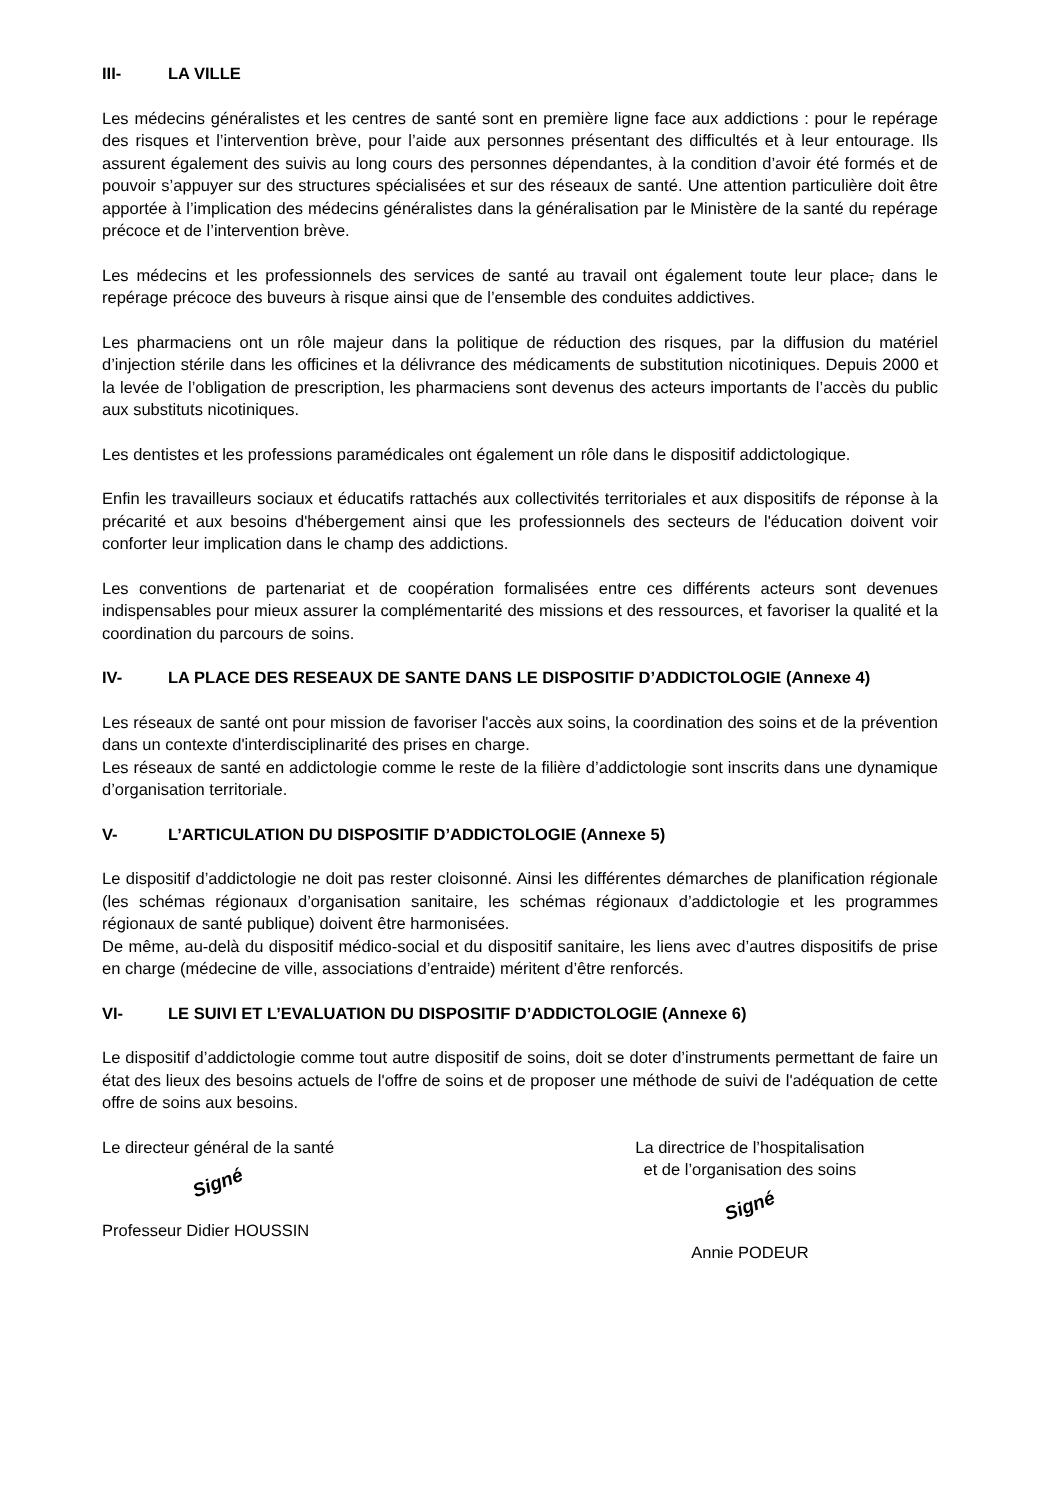III- LA VILLE
Les médecins généralistes et les centres de santé sont en première ligne face aux addictions : pour le repérage des risques et l’intervention brève, pour l’aide aux personnes présentant des difficultés et à leur entourage. Ils assurent également des suivis au long cours des personnes dépendantes, à la condition d’avoir été formés et de pouvoir s’appuyer sur des structures spécialisées et sur des réseaux de santé. Une attention particulière doit être apportée à l’implication des médecins généralistes dans la généralisation par le Ministère de la santé du repérage précoce et de l’intervention brève.
Les médecins et les professionnels des services de santé au travail ont également toute leur place, dans le repérage précoce des buveurs à risque ainsi que de l’ensemble des conduites addictives.
Les pharmaciens ont un rôle majeur dans la politique de réduction des risques, par la diffusion du matériel d’injection stérile dans les officines et la délivrance des médicaments de substitution nicotiniques. Depuis 2000 et la levée de l’obligation de prescription, les pharmaciens sont devenus des acteurs importants de l’accès du public aux substituts nicotiniques.
Les dentistes et les professions paramédicales ont également un rôle dans le dispositif addictologique.
Enfin les travailleurs sociaux et éducatifs rattachés aux collectivités territoriales et aux dispositifs de réponse à la précarité et aux besoins d'hébergement ainsi que les professionnels des secteurs de l'éducation doivent voir conforter leur implication dans le champ des addictions.
Les conventions de partenariat et de coopération formalisées entre ces différents acteurs sont devenues indispensables pour mieux assurer la complémentarité des missions et des ressources, et favoriser la qualité et la coordination du parcours de soins.
IV- LA PLACE DES RESEAUX DE SANTE DANS LE DISPOSITIF D’ADDICTOLOGIE (Annexe 4)
Les réseaux de santé ont pour mission de favoriser l'accès aux soins, la coordination des soins et de la prévention dans un contexte d'interdisciplinarité des prises en charge.
Les réseaux de santé en addictologie comme le reste de la filière d’addictologie sont inscrits dans une dynamique d’organisation territoriale.
V- L’ARTICULATION DU DISPOSITIF D’ADDICTOLOGIE (Annexe 5)
Le dispositif d’addictologie ne doit pas rester cloisonné. Ainsi les différentes démarches de planification régionale (les schémas régionaux d’organisation sanitaire, les schémas régionaux d’addictologie et les programmes régionaux de santé publique) doivent être harmonisées.
De même, au-delà du dispositif médico-social et du dispositif sanitaire, les liens avec d’autres dispositifs de prise en charge (médecine de ville, associations d’entraide) méritent d’être renforcés.
VI- LE SUIVI ET L’EVALUATION DU DISPOSITIF D’ADDICTOLOGIE (Annexe 6)
Le dispositif d’addictologie comme tout autre dispositif de soins, doit se doter d’instruments permettant de faire un état des lieux des besoins actuels de l'offre de soins et de proposer une méthode de suivi de l'adéquation de cette offre de soins aux besoins.
Le directeur général de la santé
Signé
Professeur Didier HOUSSIN
La directrice de l’hospitalisation
et de l’organisation des soins
Signé
Annie PODEUR